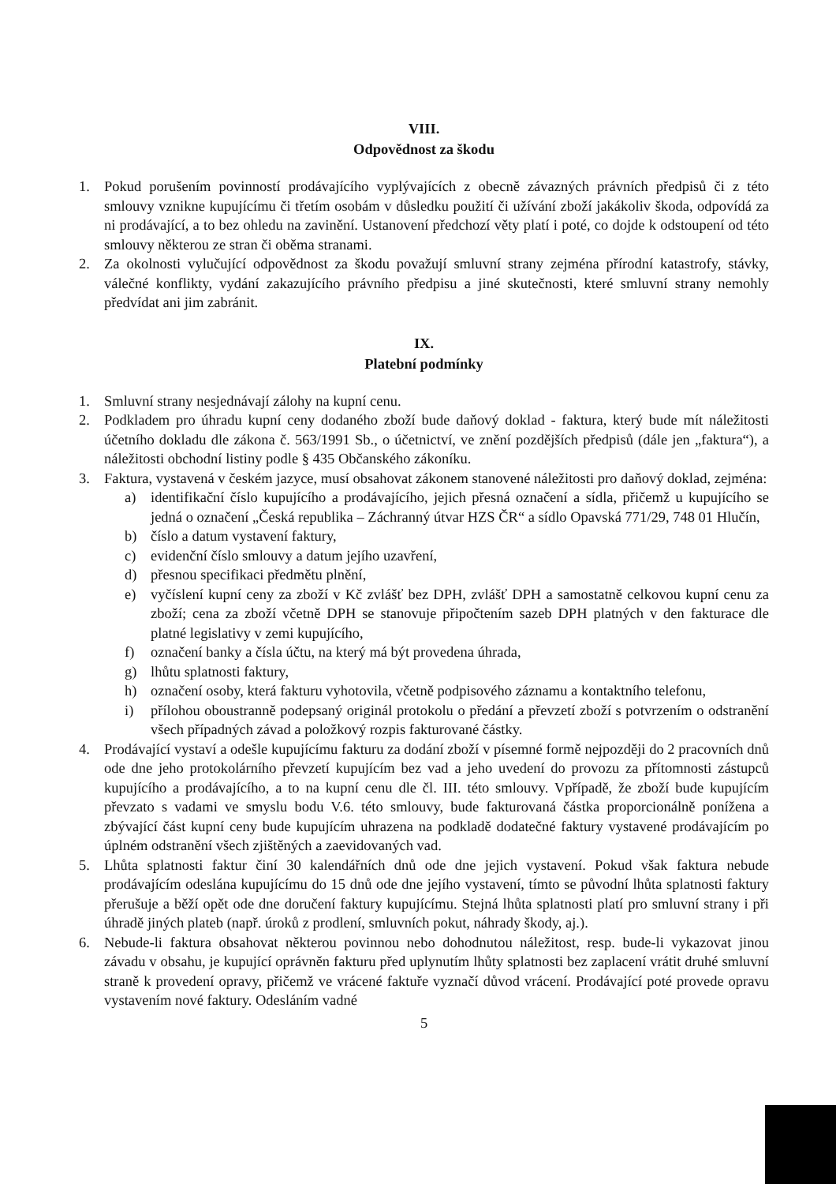VIII.
Odpovědnost za škodu
1. Pokud porušením povinností prodávajícího vyplývajících z obecně závazných právních předpisů či z této smlouvy vznikne kupujícímu či třetím osobám v důsledku použití či užívání zboží jakákoliv škoda, odpovídá za ni prodávající, a to bez ohledu na zavinění. Ustanovení předchozí věty platí i poté, co dojde k odstoupení od této smlouvy některou ze stran či oběma stranami.
2. Za okolnosti vylučující odpovědnost za škodu považují smluvní strany zejména přírodní katastrofy, stávky, válečné konflikty, vydání zakazujícího právního předpisu a jiné skutečnosti, které smluvní strany nemohly předvídat ani jim zabránit.
IX.
Platební podmínky
1. Smluvní strany nesjednávají zálohy na kupní cenu.
2. Podkladem pro úhradu kupní ceny dodaného zboží bude daňový doklad - faktura, který bude mít náležitosti účetního dokladu dle zákona č. 563/1991 Sb., o účetnictví, ve znění pozdějších předpisů (dále jen „faktura“), a náležitosti obchodní listiny podle § 435 Občanského zákoníku.
3. Faktura, vystavená v českém jazyce, musí obsahovat zákonem stanovené náležitosti pro daňový doklad, zejména:
a) identifikační číslo kupujícího a prodávajícího, jejich přesná označení a sídla, přičemž u kupujícího se jedná o označení „Česká republika – Záchranný útvar HZS ČR“ a sídlo Opavská 771/29, 748 01 Hlučín,
b) číslo a datum vystavení faktury,
c) evidenční číslo smlouvy a datum jejího uzavření,
d) přesnou specifikaci předmětu plnění,
e) vyčíslení kupní ceny za zboží v Kč zvlášť bez DPH, zvlášť DPH a samostatně celkovou kupní cenu za zboží; cena za zboží včetně DPH se stanovuje připočtením sazeb DPH platných v den fakturace dle platné legislativy v zemi kupujícího,
f) označení banky a čísla účtu, na který má být provedena úhrada,
g) lhůtu splatnosti faktury,
h) označení osoby, která fakturu vyhotovila, včetně podpisového záznamu a kontaktního telefonu,
i) přílohou oboustranně podepsaný originál protokolu o předání a převzetí zboží s potvrzením o odstranění všech případných závad a položkový rozpis fakturované částky.
4. Prodávající vystaví a odešle kupujícímu fakturu za dodání zboží v písemné formě nejpozději do 2 pracovních dnů ode dne jeho protokolárního převzetí kupujícím bez vad a jeho uvedení do provozu za přítomnosti zástupců kupujícího a prodávajícího, a to na kupní cenu dle čl. III. této smlouvy. Vpřípadě, že zboží bude kupujícím převzato s vadami ve smyslu bodu V.6. této smlouvy, bude fakturovaná částka proporcionálně ponížena a zbývající část kupní ceny bude kupujícím uhrazena na podkladě dodatečné faktury vystavené prodávajícím po úplném odstranění všech zjištěných a zaevidovaných vad.
5. Lhůta splatnosti faktur činí 30 kalendářních dnů ode dne jejich vystavení. Pokud však faktura nebude prodávajícím odeslána kupujícímu do 15 dnů ode dne jejího vystavení, tímto se původní lhůta splatnosti faktury přerušuje a běží opět ode dne doručení faktury kupujícímu. Stejná lhůta splatnosti platí pro smluvní strany i při úhradě jiných plateb (např. úroků z prodlení, smluvních pokut, náhrady škody, aj.).
6. Nebude-li faktura obsahovat některou povinnou nebo dohodnutou náležitost, resp. bude-li vykazovat jinou závadu v obsahu, je kupující oprávněn fakturu před uplynutím lhůty splatnosti bez zaplacení vrátit druhé smluvní straně k provedení opravy, přičemž ve vrácené faktuře vyznačí důvod vrácení. Prodávající poté provede opravu vystavením nové faktury. Odesláním vadné
5